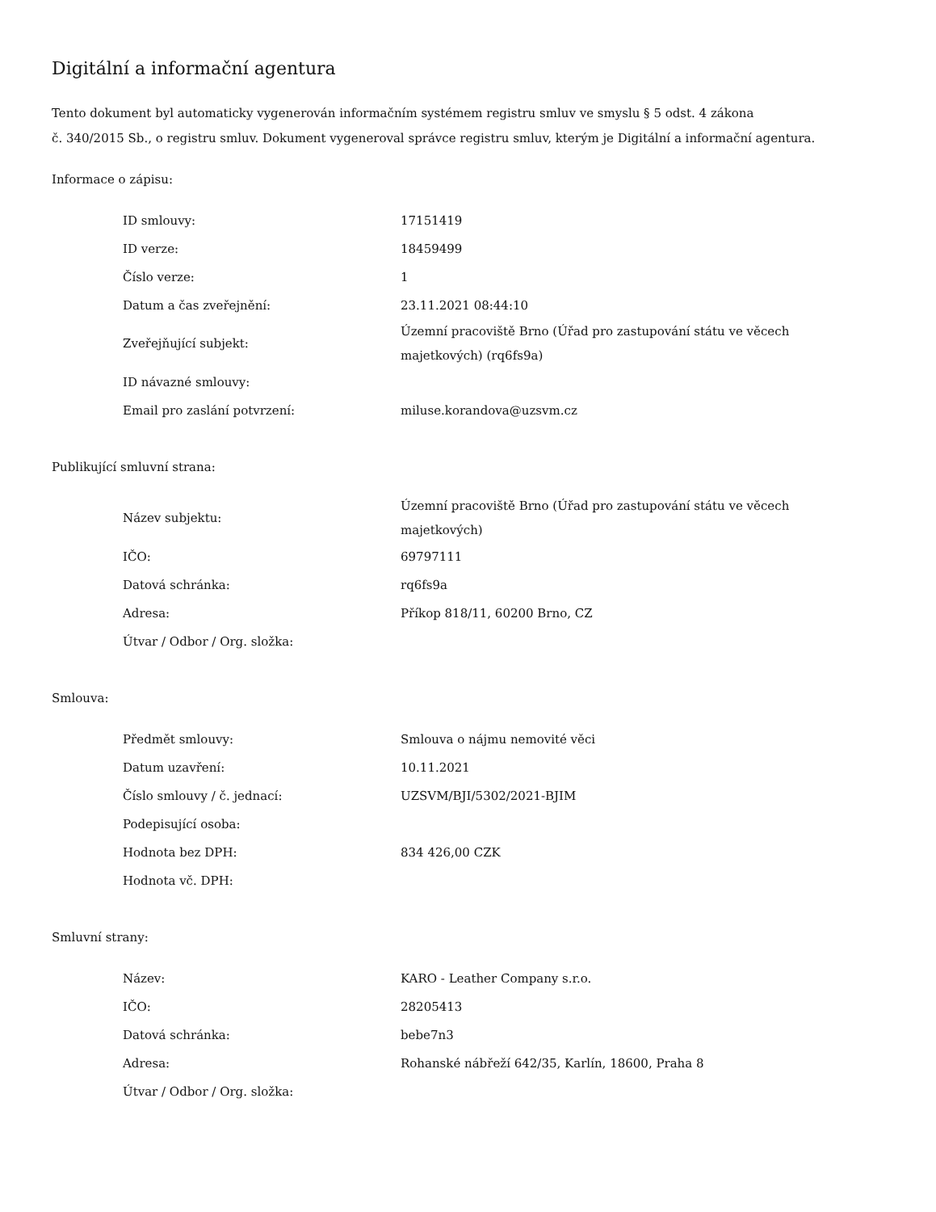Digitální a informační agentura
Tento dokument byl automaticky vygenerován informačním systémem registru smluv ve smyslu § 5 odst. 4 zákona
č. 340/2015 Sb., o registru smluv. Dokument vygeneroval správce registru smluv, kterým je Digitální a informační agentura.
Informace o zápisu:
| ID smlouvy: | 17151419 |
| ID verze: | 18459499 |
| Číslo verze: | 1 |
| Datum a čas zveřejnění: | 23.11.2021 08:44:10 |
| Zveřejňující subjekt: | Územní pracoviště Brno (Úřad pro zastupování státu ve věcech majetkových) (rq6fs9a) |
| ID návazné smlouvy: | |
| Email pro zaslání potvrzení: | miluse.korandova@uzsvm.cz |
Publikující smluvní strana:
| Název subjektu: | Územní pracoviště Brno (Úřad pro zastupování státu ve věcech majetkových) |
| IČO: | 69797111 |
| Datová schránka: | rq6fs9a |
| Adresa: | Příkop 818/11, 60200 Brno, CZ |
| Útvar / Odbor / Org. složka: | |
Smlouva:
| Předmět smlouvy: | Smlouva o nájmu nemovité věci |
| Datum uzavření: | 10.11.2021 |
| Číslo smlouvy / č. jednací: | UZSVM/BJI/5302/2021-BJIM |
| Podepisující osoba: | |
| Hodnota bez DPH: | 834 426,00 CZK |
| Hodnota vč. DPH: | |
Smluvní strany:
| Název: | KARO - Leather Company s.r.o. |
| IČO: | 28205413 |
| Datová schránka: | bebe7n3 |
| Adresa: | Rohanské nábřeží 642/35, Karlín, 18600, Praha 8 |
| Útvar / Odbor / Org. složka: | |